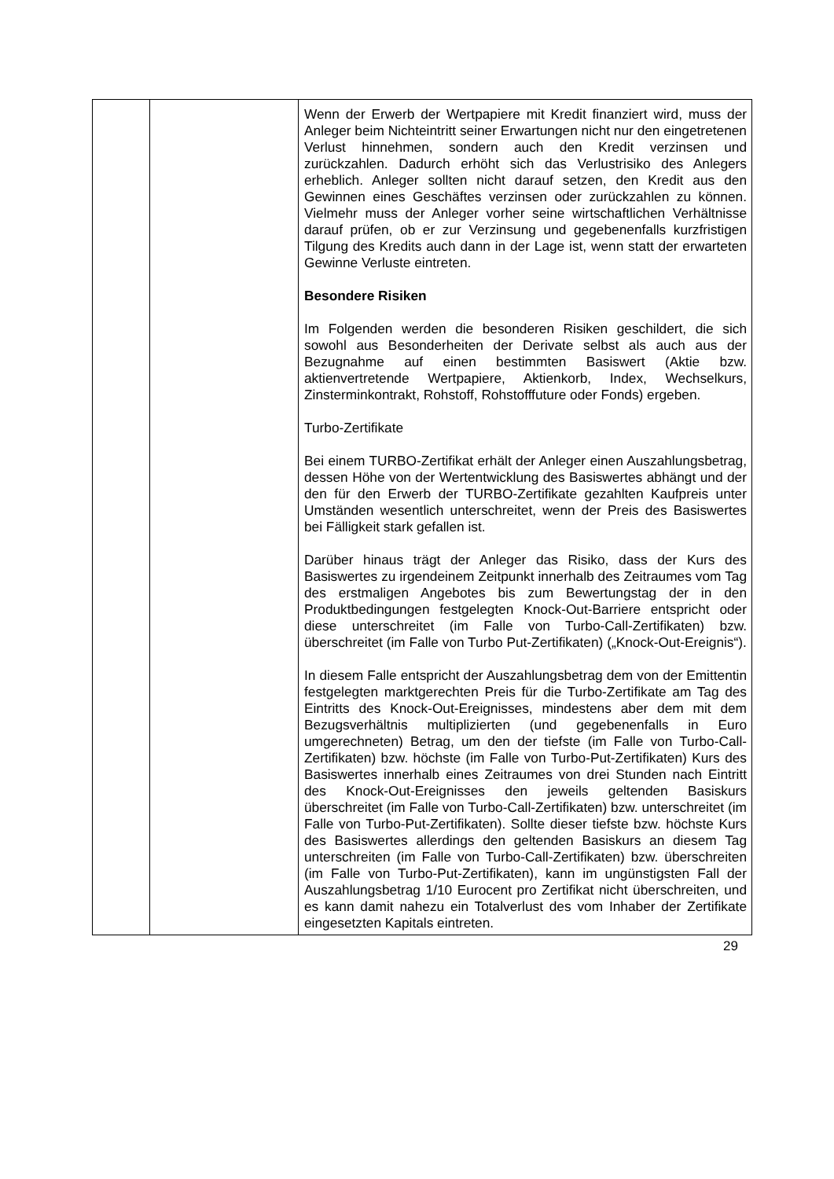| | | Wenn der Erwerb der Wertpapiere mit Kredit finanziert wird, muss der Anleger beim Nichteintritt seiner Erwartungen nicht nur den eingetretenen Verlust hinnehmen, sondern auch den Kredit verzinsen und zurückzahlen. Dadurch erhöht sich das Verlustrisiko des Anlegers erheblich. Anleger sollten nicht darauf setzen, den Kredit aus den Gewinnen eines Geschäftes verzinsen oder zurückzahlen zu können. Vielmehr muss der Anleger vorher seine wirtschaftlichen Verhältnisse darauf prüfen, ob er zur Verzinsung und gegebenenfalls kurzfristigen Tilgung des Kredits auch dann in der Lage ist, wenn statt der erwarteten Gewinne Verluste eintreten. Besondere Risiken Im Folgenden werden die besonderen Risiken geschildert, die sich sowohl aus Besonderheiten der Derivate selbst als auch aus der Bezugnahme auf einen bestimmten Basiswert (Aktie bzw. aktienvertretende Wertpapiere, Aktienkorb, Index, Wechselkurs, Zinsterminkontrakt, Rohstoff, Rohstofffuture oder Fonds) ergeben. Turbo-Zertifikate Bei einem TURBO-Zertifikat erhält der Anleger einen Auszahlungsbetrag, dessen Höhe von der Wertentwicklung des Basiswertes abhängt und der den für den Erwerb der TURBO-Zertifikate gezahlten Kaufpreis unter Umständen wesentlich unterschreitet, wenn der Preis des Basiswertes bei Fälligkeit stark gefallen ist. Darüber hinaus trägt der Anleger das Risiko, dass der Kurs des Basiswertes zu irgendeinem Zeitpunkt innerhalb des Zeitraumes vom Tag des erstmaligen Angebotes bis zum Bewertungstag der in den Produktbedingungen festgelegten Knock-Out-Barriere entspricht oder diese unterschreitet (im Falle von Turbo-Call-Zertifikaten) bzw. überschreitet (im Falle von Turbo Put-Zertifikaten) („Knock-Out-Ereignis“). In diesem Falle entspricht der Auszahlungsbetrag dem von der Emittentin festgelegten marktgerechten Preis für die Turbo-Zertifikate am Tag des Eintritts des Knock-Out-Ereignisses, mindestens aber dem mit dem Bezugsverhältnis multiplizierten (und gegebenenfalls in Euro umgerechneten) Betrag, um den der tiefste (im Falle von Turbo-Call-Zertifikaten) bzw. höchste (im Falle von Turbo-Put-Zertifikaten) Kurs des Basiswertes innerhalb eines Zeitraumes von drei Stunden nach Eintritt des Knock-Out-Ereignisses den jeweils geltenden Basiskurs überschreitet (im Falle von Turbo-Call-Zertifikaten) bzw. unterschreitet (im Falle von Turbo-Put-Zertifikaten). Sollte dieser tiefste bzw. höchste Kurs des Basiswertes allerdings den geltenden Basiskurs an diesem Tag unterschreiten (im Falle von Turbo-Call-Zertifikaten) bzw. überschreiten (im Falle von Turbo-Put-Zertifikaten), kann im ungünstigsten Fall der Auszahlungsbetrag 1/10 Eurocent pro Zertifikat nicht überschreiten, und es kann damit nahezu ein Totalverlust des vom Inhaber der Zertifikate eingesetzten Kapitals eintreten. |
29